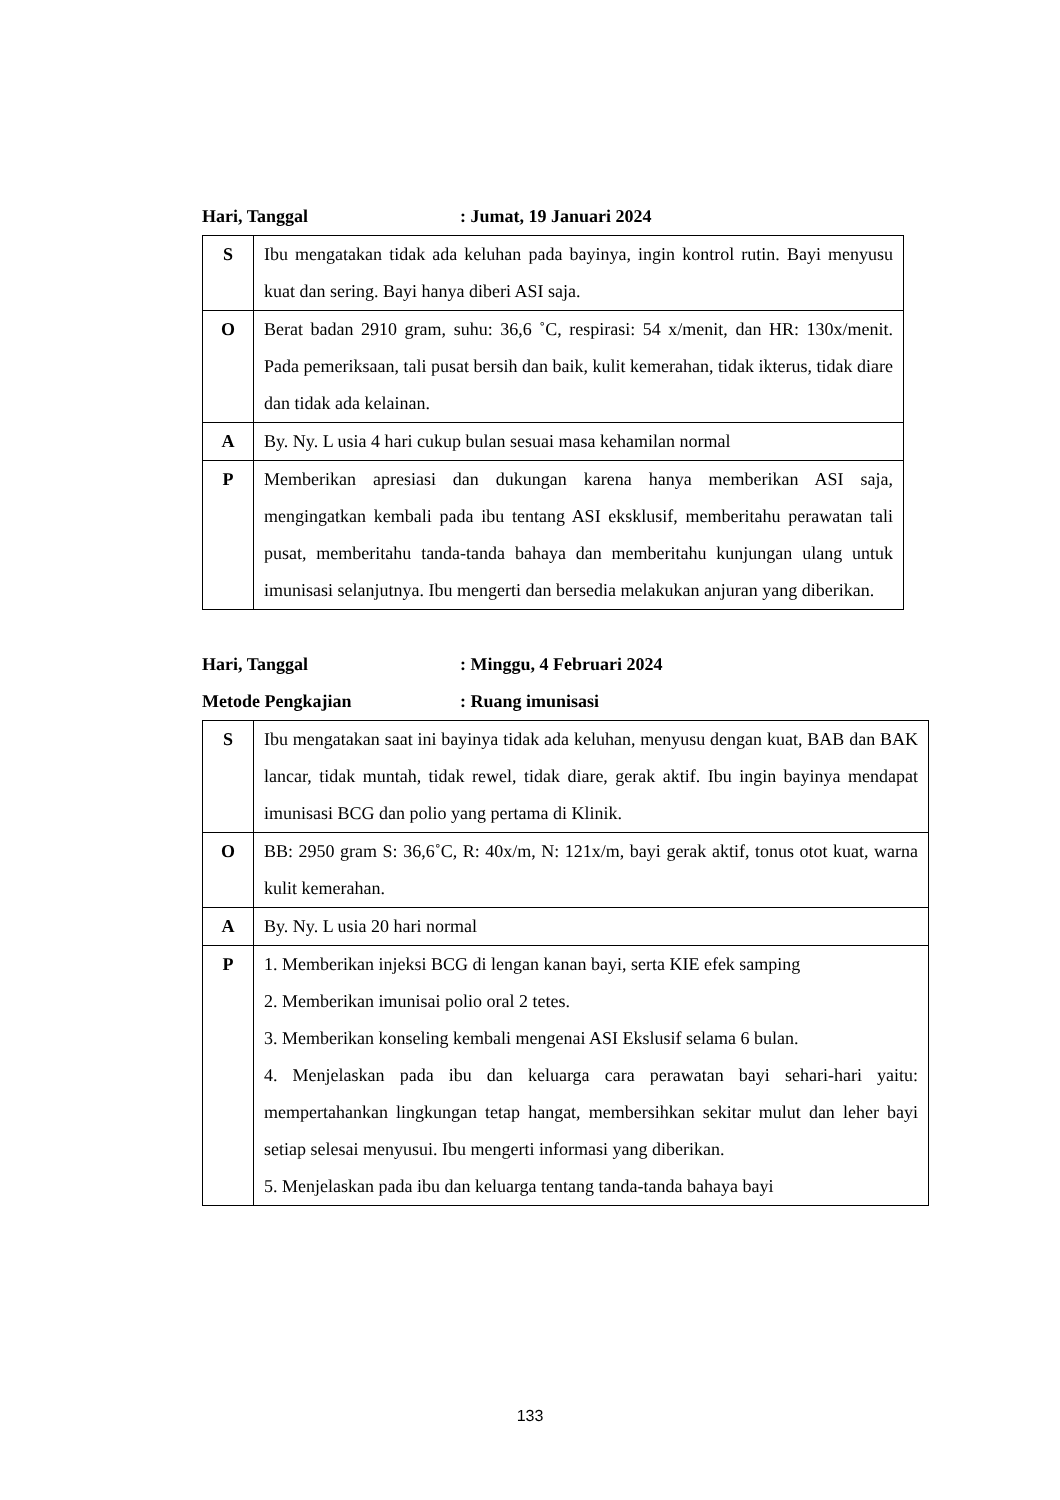Hari, Tanggal: Jumat, 19 Januari 2024
| S | Ibu mengatakan tidak ada keluhan pada bayinya, ingin kontrol rutin. Bayi menyusu kuat dan sering. Bayi hanya diberi ASI saja. |
| O | Berat badan 2910 gram, suhu: 36,6 ˚C, respirasi: 54 x/menit, dan HR: 130x/menit. Pada pemeriksaan, tali pusat bersih dan baik, kulit kemerahan, tidak ikterus, tidak diare dan tidak ada kelainan. |
| A | By. Ny. L usia 4 hari cukup bulan sesuai masa kehamilan normal |
| P | Memberikan apresiasi dan dukungan karena hanya memberikan ASI saja, mengingatkan kembali pada ibu tentang ASI eksklusif, memberitahu perawatan tali pusat, memberitahu tanda-tanda bahaya dan memberitahu kunjungan ulang untuk imunisasi selanjutnya. Ibu mengerti dan bersedia melakukan anjuran yang diberikan. |
Hari, Tanggal: Minggu, 4 Februari 2024
Metode Pengkajian: Ruang imunisasi
| S | Ibu mengatakan saat ini bayinya tidak ada keluhan, menyusu dengan kuat, BAB dan BAK lancar, tidak muntah, tidak rewel, tidak diare, gerak aktif. Ibu ingin bayinya mendapat imunisasi BCG dan polio yang pertama di Klinik. |
| O | BB: 2950 gram S: 36,6˚C, R: 40x/m, N: 121x/m, bayi gerak aktif, tonus otot kuat, warna kulit kemerahan. |
| A | By. Ny. L usia 20 hari normal |
| P | 1. Memberikan injeksi BCG di lengan kanan bayi, serta KIE efek samping 2. Memberikan imunisai polio oral 2 tetes. 3. Memberikan konseling kembali mengenai ASI Ekslusif selama 6 bulan. 4. Menjelaskan pada ibu dan keluarga cara perawatan bayi sehari-hari yaitu: mempertahankan lingkungan tetap hangat, membersihkan sekitar mulut dan leher bayi setiap selesai menyusui. Ibu mengerti informasi yang diberikan. 5. Menjelaskan pada ibu dan keluarga tentang tanda-tanda bahaya bayi |
133